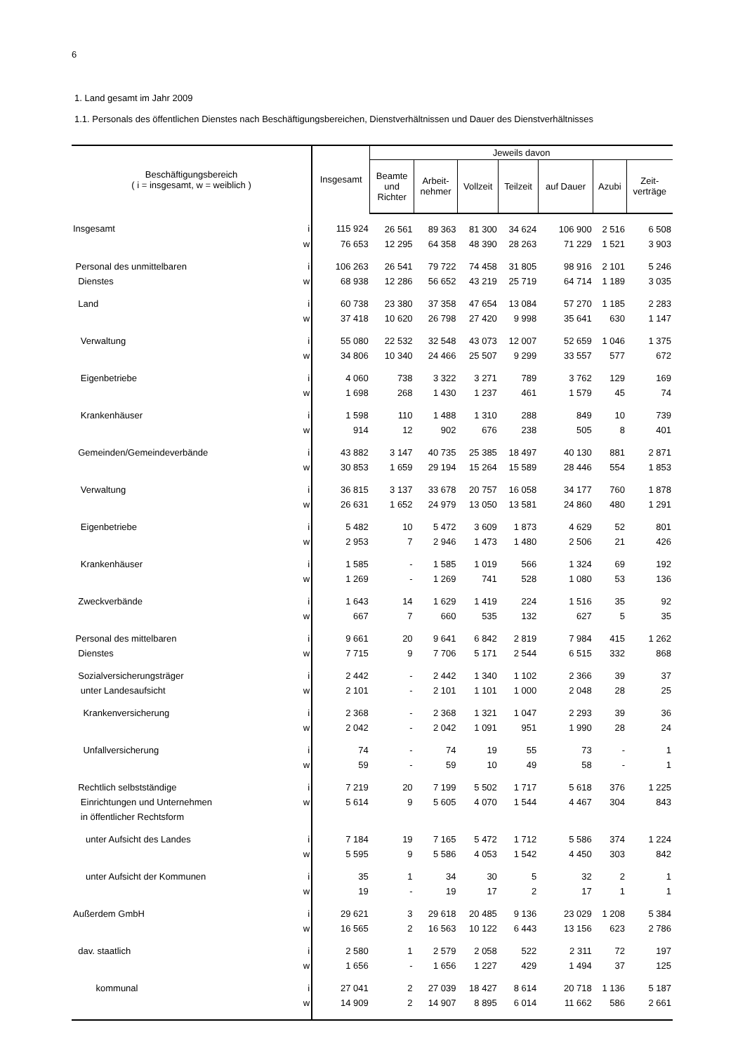6
1. Land gesamt im Jahr 2009
1.1. Personals des öffentlichen Dienstes nach Beschäftigungsbereichen, Dienstverhältnissen und Dauer des Dienstverhältnisses
| Beschäftigungsbereich ( i = insgesamt, w = weiblich ) | | Insgesamt | Jeweils davon | | | | | | |
| --- | --- | --- | --- | --- | --- | --- | --- | --- | --- |
| | | | Beamte und Richter | Arbeit- nehmer | Vollzeit | Teilzeit | auf Dauer | Azubi | Zeit- verträge |
| Insgesamt | i | 115 924 | 26 561 | 89 363 | 81 300 | 34 624 | 106 900 | 2 516 | 6 508 |
| | w | 76 653 | 12 295 | 64 358 | 48 390 | 28 263 | 71 229 | 1 521 | 3 903 |
| Personal des unmittelbaren | i | 106 263 | 26 541 | 79 722 | 74 458 | 31 805 | 98 916 | 2 101 | 5 246 |
| Dienstes | w | 68 938 | 12 286 | 56 652 | 43 219 | 25 719 | 64 714 | 1 189 | 3 035 |
| Land | i | 60 738 | 23 380 | 37 358 | 47 654 | 13 084 | 57 270 | 1 185 | 2 283 |
| | w | 37 418 | 10 620 | 26 798 | 27 420 | 9 998 | 35 641 | 630 | 1 147 |
| Verwaltung | i | 55 080 | 22 532 | 32 548 | 43 073 | 12 007 | 52 659 | 1 046 | 1 375 |
| | w | 34 806 | 10 340 | 24 466 | 25 507 | 9 299 | 33 557 | 577 | 672 |
| Eigenbetriebe | i | 4 060 | 738 | 3 322 | 3 271 | 789 | 3 762 | 129 | 169 |
| | w | 1 698 | 268 | 1 430 | 1 237 | 461 | 1 579 | 45 | 74 |
| Krankenhäuser | i | 1 598 | 110 | 1 488 | 1 310 | 288 | 849 | 10 | 739 |
| | w | 914 | 12 | 902 | 676 | 238 | 505 | 8 | 401 |
| Gemeinden/Gemeindeverbände | i | 43 882 | 3 147 | 40 735 | 25 385 | 18 497 | 40 130 | 881 | 2 871 |
| | w | 30 853 | 1 659 | 29 194 | 15 264 | 15 589 | 28 446 | 554 | 1 853 |
| Verwaltung | i | 36 815 | 3 137 | 33 678 | 20 757 | 16 058 | 34 177 | 760 | 1 878 |
| | w | 26 631 | 1 652 | 24 979 | 13 050 | 13 581 | 24 860 | 480 | 1 291 |
| Eigenbetriebe | i | 5 482 | 10 | 5 472 | 3 609 | 1 873 | 4 629 | 52 | 801 |
| | w | 2 953 | 7 | 2 946 | 1 473 | 1 480 | 2 506 | 21 | 426 |
| Krankenhäuser | i | 1 585 | - | 1 585 | 1 019 | 566 | 1 324 | 69 | 192 |
| | w | 1 269 | - | 1 269 | 741 | 528 | 1 080 | 53 | 136 |
| Zweckverbände | i | 1 643 | 14 | 1 629 | 1 419 | 224 | 1 516 | 35 | 92 |
| | w | 667 | 7 | 660 | 535 | 132 | 627 | 5 | 35 |
| Personal des mittelbaren | i | 9 661 | 20 | 9 641 | 6 842 | 2 819 | 7 984 | 415 | 1 262 |
| Dienstes | w | 7 715 | 9 | 7 706 | 5 171 | 2 544 | 6 515 | 332 | 868 |
| Sozialversicherungsträger | i | 2 442 | - | 2 442 | 1 340 | 1 102 | 2 366 | 39 | 37 |
| unter Landesaufsicht | w | 2 101 | - | 2 101 | 1 101 | 1 000 | 2 048 | 28 | 25 |
| Krankenversicherung | i | 2 368 | - | 2 368 | 1 321 | 1 047 | 2 293 | 39 | 36 |
| | w | 2 042 | - | 2 042 | 1 091 | 951 | 1 990 | 28 | 24 |
| Unfallversicherung | i | 74 | - | 74 | 19 | 55 | 73 | - | 1 |
| | w | 59 | - | 59 | 10 | 49 | 58 | - | 1 |
| Rechtlich selbstständige | i | 7 219 | 20 | 7 199 | 5 502 | 1 717 | 5 618 | 376 | 1 225 |
| Einrichtungen und Unternehmen | w | 5 614 | 9 | 5 605 | 4 070 | 1 544 | 4 467 | 304 | 843 |
| in öffentlicher Rechtsform | | | | | | | | | |
| unter Aufsicht des Landes | i | 7 184 | 19 | 7 165 | 5 472 | 1 712 | 5 586 | 374 | 1 224 |
| | w | 5 595 | 9 | 5 586 | 4 053 | 1 542 | 4 450 | 303 | 842 |
| unter Aufsicht der Kommunen | i | 35 | 1 | 34 | 30 | 5 | 32 | 2 | 1 |
| | w | 19 | - | 19 | 17 | 2 | 17 | 1 | 1 |
| Außerdem GmbH | i | 29 621 | 3 | 29 618 | 20 485 | 9 136 | 23 029 | 1 208 | 5 384 |
| | w | 16 565 | 2 | 16 563 | 10 122 | 6 443 | 13 156 | 623 | 2 786 |
| dav. staatlich | i | 2 580 | 1 | 2 579 | 2 058 | 522 | 2 311 | 72 | 197 |
| | w | 1 656 | - | 1 656 | 1 227 | 429 | 1 494 | 37 | 125 |
| kommunal | i | 27 041 | 2 | 27 039 | 18 427 | 8 614 | 20 718 | 1 136 | 5 187 |
| | w | 14 909 | 2 | 14 907 | 8 895 | 6 014 | 11 662 | 586 | 2 661 |